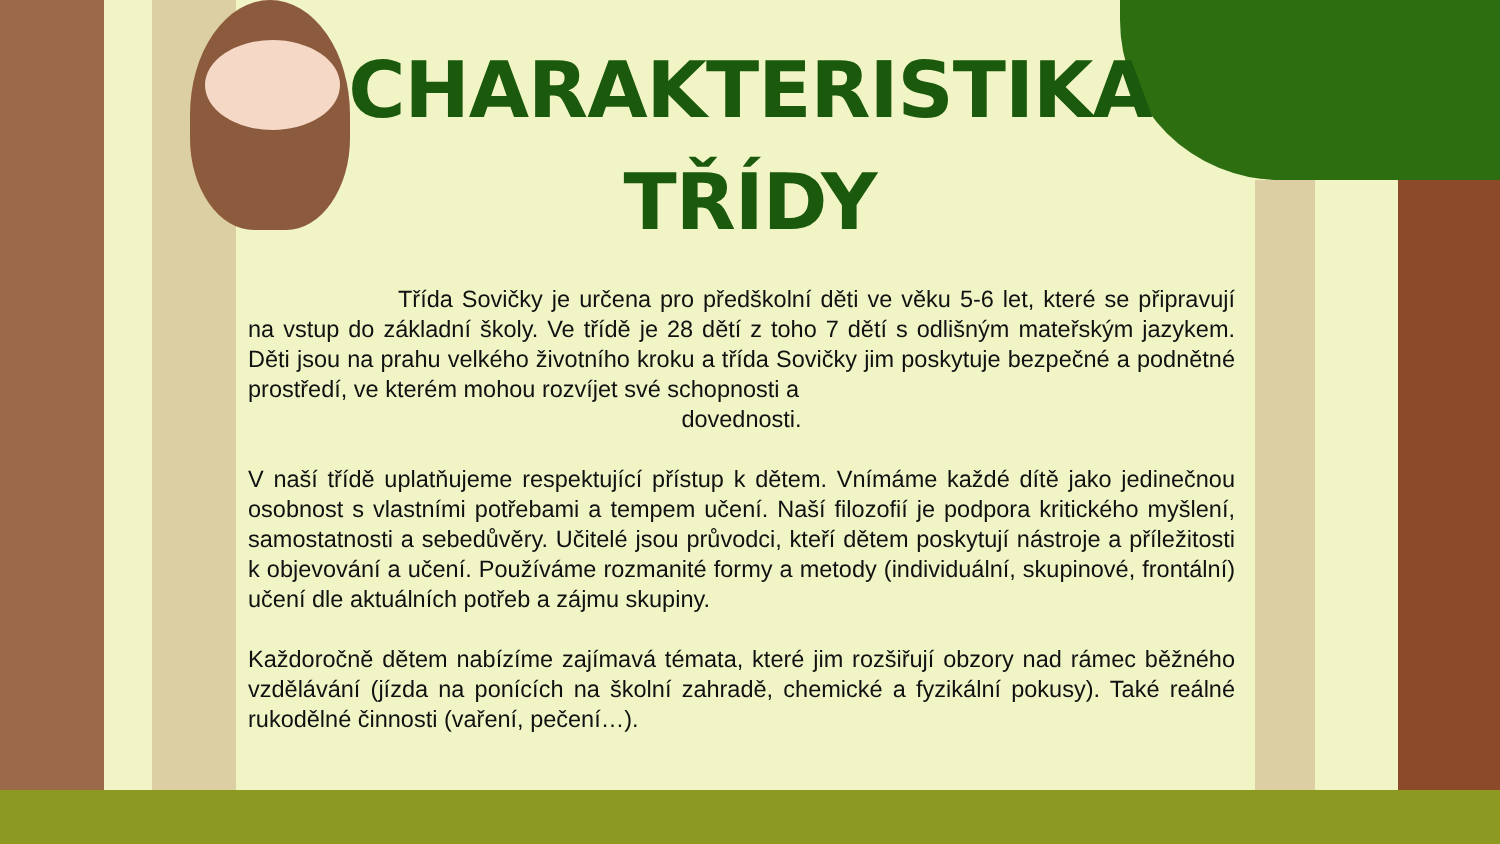CHARAKTERISTIKA
TŘÍDY
Třída Sovičky je určena pro předškolní děti ve věku 5-6 let, které se připravují na vstup do základní školy. Ve třídě je 28 dětí z toho 7 dětí s odlišným mateřským jazykem. Děti jsou na prahu velkého životního kroku a třída Sovičky jim poskytuje bezpečné a podnětné prostředí, ve kterém mohou rozvíjet své schopnosti a
dovednosti.
V naší třídě uplatňujeme respektující přístup k dětem. Vnímáme každé dítě jako jedinečnou osobnost s vlastními potřebami a tempem učení. Naší filozofií je podpora kritického myšlení, samostatnosti a sebedůvěry. Učitelé jsou průvodci, kteří dětem poskytují nástroje a příležitosti k objevování a učení. Používáme rozmanité formy a metody (individuální, skupinové, frontální) učení dle aktuálních potřeb a zájmu skupiny.
Každoročně dětem nabízíme zajímavá témata, které jim rozšiřují obzory nad rámec běžného vzdělávání (jízda na ponících na školní zahradě, chemické a fyzikální pokusy). Také reálné rukodělné činnosti (vaření, pečení…).